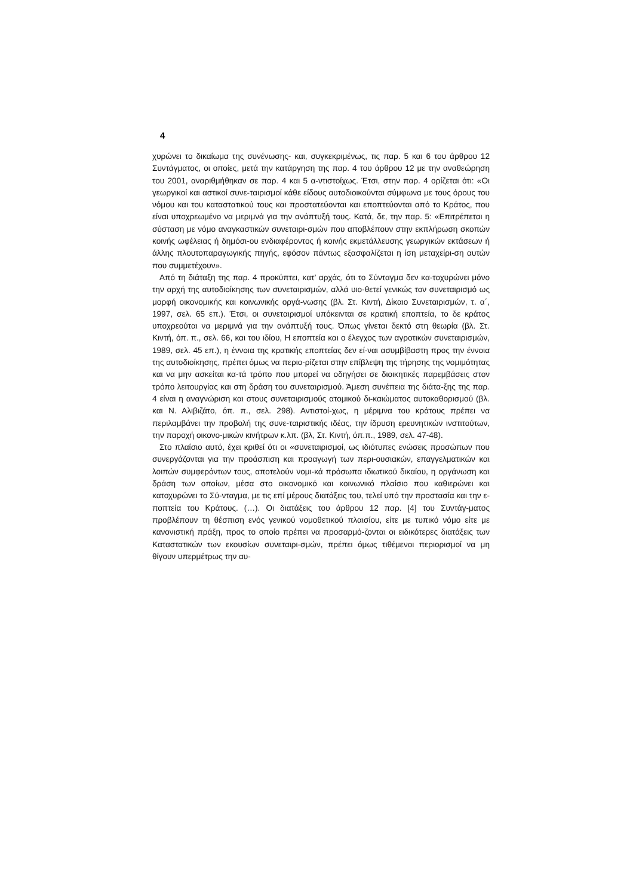4
χυρώνει το δικαίωμα της συνένωσης- και, συγκεκριμένως, τις παρ. 5 και 6 του άρθρου 12 Συντάγματος, οι οποίες, μετά την κατάργηση της παρ. 4 του άρθρου 12 με την αναθεώρηση του 2001, αναριθμήθηκαν σε παρ. 4 και 5 α-ντιστοίχως. Έτσι, στην παρ. 4 ορίζεται ότι: «Οι γεωργικοί και αστικοί συνε-ταιρισμοί κάθε είδους αυτοδιοικούνται σύμφωνα με τους όρους του νόμου και του καταστατικού τους και προστατεύονται και εποπτεύονται από το Κράτος, που είναι υποχρεωμένο να μεριμνά για την ανάπτυξή τους. Κατά, δε, την παρ. 5: «Επιτρέπεται η σύσταση με νόμο αναγκαστικών συνεταιρι-σμών που αποβλέπουν στην εκπλήρωση σκοπών κοινής ωφέλειας ή δημόσι-ου ενδιαφέροντος ή κοινής εκμετάλλευσης γεωργικών εκτάσεων ή άλλης πλουτοπαραγωγικής πηγής, εφόσον πάντως εξασφαλίζεται η ίση μεταχείρι-ση αυτών που συμμετέχουν».
Από τη διάταξη της παρ. 4 προκύπτει, κατ’ αρχάς, ότι το Σύνταγμα δεν κα-τοχυρώνει μόνο την αρχή της αυτοδιοίκησης των συνεταιρισμών, αλλά υιο-θετεί γενικώς τον συνεταιρισμό ως μορφή οικονομικής και κοινωνικής οργά-νωσης (βλ. Στ. Κιντή, Δίκαιο Συνεταιρισμών, τ. α΄, 1997, σελ. 65 επ.). Έτσι, οι συνεταιρισμοί υπόκεινται σε κρατική εποπτεία, το δε κράτος υποχρεούται να μεριμνά για την ανάπτυξή τους. Όπως γίνεται δεκτό στη θεωρία (βλ. Στ. Κιντή, όπ. π., σελ. 66, και του ιδίου, Η εποπτεία και ο έλεγχος των αγροτικών συνεταιρισμών, 1989, σελ. 45 επ.), η έννοια της κρατικής εποπτείας δεν εί-ναι ασυμβίβαστη προς την έννοια της αυτοδιοίκησης, πρέπει όμως να περιο-ρίζεται στην επίβλεψη της τήρησης της νομιμότητας και να μην ασκείται κα-τά τρόπο που μπορεί να οδηγήσει σε διοικητικές παρεμβάσεις στον τρόπο λειτουργίας και στη δράση του συνεταιρισμού. Άμεση συνέπεια της διάτα-ξης της παρ. 4 είναι η αναγνώριση και στους συνεταιρισμούς ατομικού δι-καιώματος αυτοκαθορισμού (βλ. και Ν. Αλιβιζάτο, όπ. π., σελ. 298). Αντιστοί-χως, η μέριμνα του κράτους πρέπει να περιλαμβάνει την προβολή της συνε-ταιριστικής ιδέας, την ίδρυση ερευνητικών ινστιτούτων, την παροχή οικονο-μικών κινήτρων κ.λπ. (βλ, Στ. Κιντή, όπ.π., 1989, σελ. 47-48).
Στο πλαίσιο αυτό, έχει κριθεί ότι οι «συνεταιρισμοί, ως ιδιότυπες ενώσεις προσώπων που συνεργάζονται για την προάσπιση και προαγωγή των περι-ουσιακών, επαγγελματικών και λοιπών συμφερόντων τους, αποτελούν νομι-κά πρόσωπα ιδιωτικού δικαίου, η οργάνωση και δράση των οποίων, μέσα στο οικονομικό και κοινωνικό πλαίσιο που καθιερώνει και κατοχυρώνει το Σύ-νταγμα, με τις επί μέρους διατάξεις του, τελεί υπό την προστασία και την ε-ποπτεία του Κράτους. (…). Οι διατάξεις του άρθρου 12 παρ. [4] του Συντάγ-ματος προβλέπουν τη θέσπιση ενός γενικού νομοθετικού πλαισίου, είτε με τυπικό νόμο είτε με κανονιστική πράξη, προς το οποίο πρέπει να προσαρμό-ζονται οι ειδικότερες διατάξεις των Καταστατικών των εκουσίων συνεταιρι-σμών, πρέπει όμως τιθέμενοι περιορισμοί να μη θίγουν υπερμέτρως την αυ-